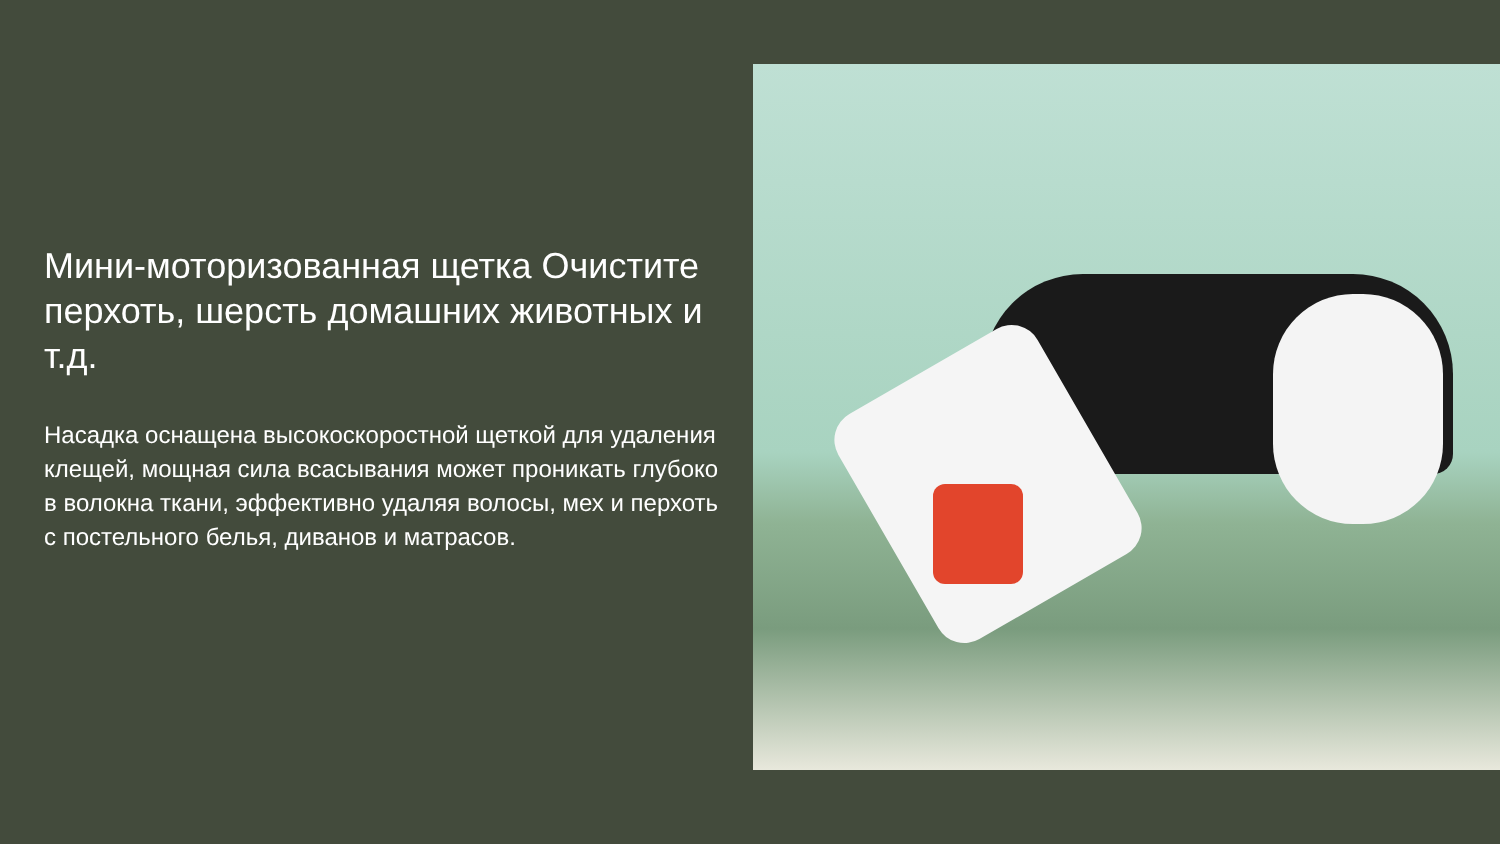Мини-моторизованная щетка Очистите перхоть, шерсть домашних животных и т.д.
Насадка оснащена высокоскоростной щеткой для удаления клещей, мощная сила всасывания может проникать глубоко в волокна ткани, эффективно удаляя волосы, мех и перхоть с постельного белья, диванов и матрасов.